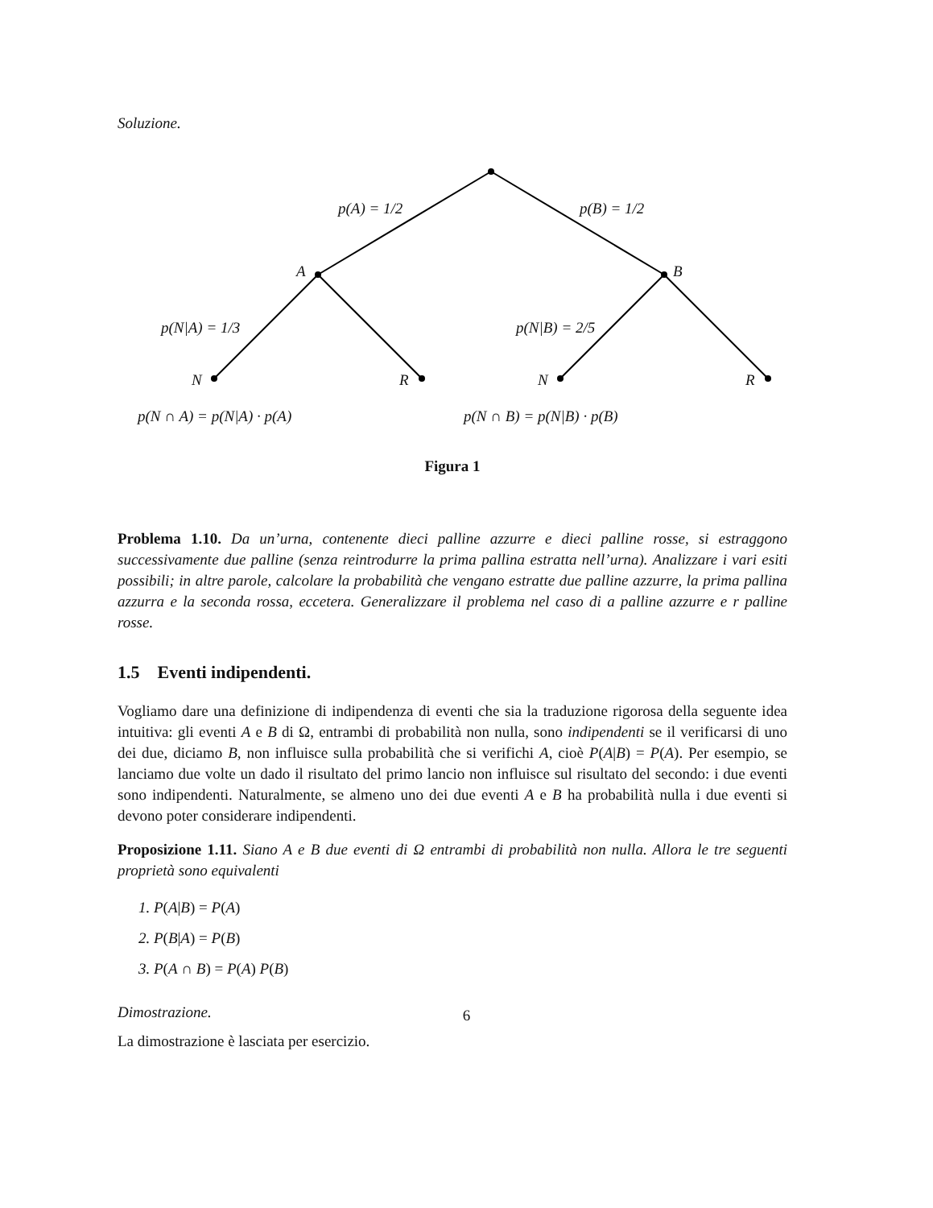Soluzione.
p(A) = 1/2 p(B) = 1/2
A B
p(N|A) = 1/3 p(N|B) = 2/5
N R N R
p(N ∩ A) = p(N|A) · p(A) p(N ∩ B) = p(N|B) · p(B)
Figura 1
Problema 1.10. Da un’urna, contenente dieci palline azzurre e dieci palline rosse, si estraggono successivamente due palline (senza reintrodurre la prima pallina estratta nell’urna). Analizzare i vari esiti possibili; in altre parole, calcolare la probabilità che vengano estratte due palline azzurre, la prima pallina azzurra e la seconda rossa, eccetera. Generalizzare il problema nel caso di a palline azzurre e r palline rosse.
1.5 Eventi indipendenti.
Vogliamo dare una definizione di indipendenza di eventi che sia la traduzione rigorosa della seguente idea intuitiva: gli eventi A e B di Ω, entrambi di probabilità non nulla, sono indipendenti se il verificarsi di uno dei due, diciamo B, non influisce sulla probabilità che si verifichi A, cioè P(A|B) = P(A). Per esempio, se lanciamo due volte un dado il risultato del primo lancio non influisce sul risultato del secondo: i due eventi sono indipendenti. Naturalmente, se almeno uno dei due eventi A e B ha probabilità nulla i due eventi si devono poter considerare indipendenti.
Proposizione 1.11. Siano A e B due eventi di Ω entrambi di probabilità non nulla. Allora le tre seguenti proprietà sono equivalenti
1. P(A|B) = P(A)
2. P(B|A) = P(B)
3. P(A ∩ B) = P(A) P(B)
Dimostrazione.
La dimostrazione è lasciata per esercizio.
6